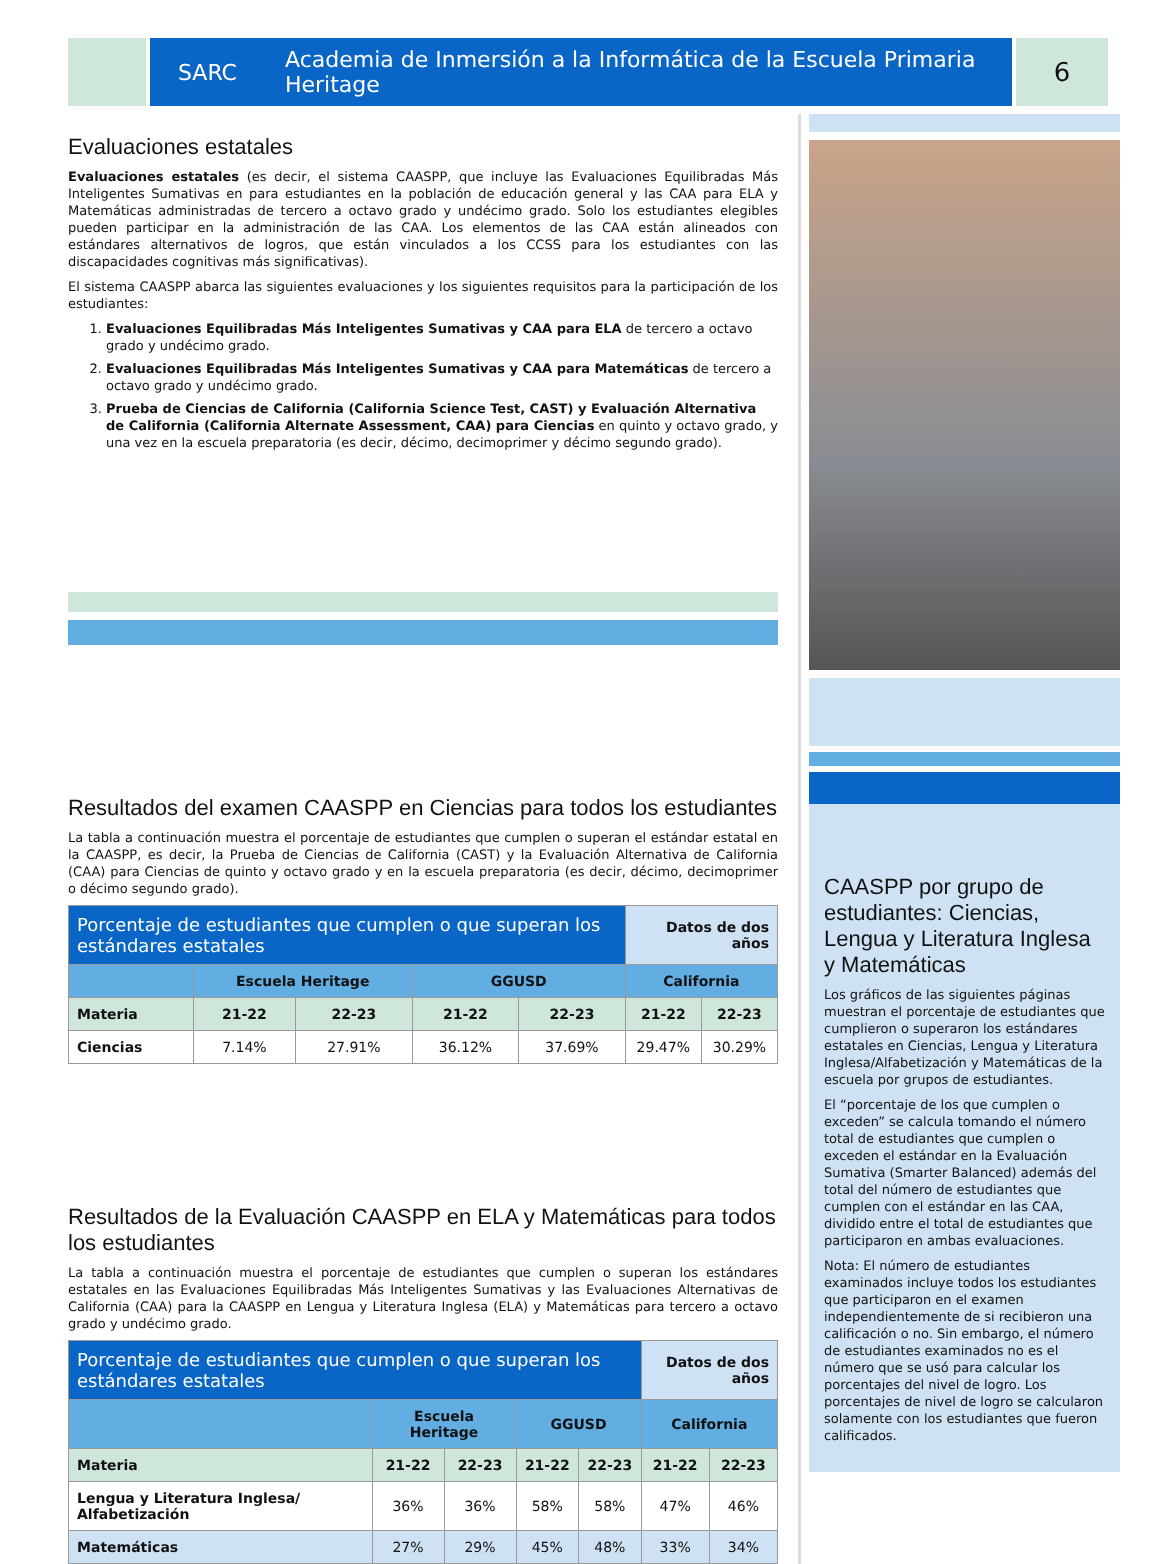SARC Academia de Inmersión a la Informática de la Escuela Primaria Heritage
6
Evaluaciones estatales
Evaluaciones estatales (es decir, el sistema CAASPP, que incluye las Evaluaciones Equilibradas Más Inteligentes Sumativas en para estudiantes en la población de educación general y las CAA para ELA y Matemáticas administradas de tercero a octavo grado y undécimo grado. Solo los estudiantes elegibles pueden participar en la administración de las CAA. Los elementos de las CAA están alineados con estándares alternativos de logros, que están vinculados a los CCSS para los estudiantes con las discapacidades cognitivas más significativas).
El sistema CAASPP abarca las siguientes evaluaciones y los siguientes requisitos para la participación de los estudiantes:
1. Evaluaciones Equilibradas Más Inteligentes Sumativas y CAA para ELA de tercero a octavo grado y undécimo grado.
2. Evaluaciones Equilibradas Más Inteligentes Sumativas y CAA para Matemáticas de tercero a octavo grado y undécimo grado.
3. Prueba de Ciencias de California (California Science Test, CAST) y Evaluación Alternativa de California (California Alternate Assessment, CAA) para Ciencias en quinto y octavo grado, y una vez en la escuela preparatoria (es decir, décimo, decimoprimer y décimo segundo grado).
Resultados del examen CAASPP en Ciencias para todos los estudiantes
La tabla a continuación muestra el porcentaje de estudiantes que cumplen o superan el estándar estatal en la CAASPP, es decir, la Prueba de Ciencias de California (CAST) y la Evaluación Alternativa de California (CAA) para Ciencias de quinto y octavo grado y en la escuela preparatoria (es decir, décimo, decimoprimer o décimo segundo grado).
| Porcentaje de estudiantes que cumplen o que superan los estándares estatales | | | | | Datos de dos años | |
| --- | --- | --- | --- | --- | --- | --- |
| | Escuela Heritage | | GGUSD | | California | |
| Materia | 21-22 | 22-23 | 21-22 | 22-23 | 21-22 | 22-23 |
| Ciencias | 7.14% | 27.91% | 36.12% | 37.69% | 29.47% | 30.29% |
Resultados de la Evaluación CAASPP en ELA y Matemáticas para todos los estudiantes
La tabla a continuación muestra el porcentaje de estudiantes que cumplen o superan los estándares estatales en las Evaluaciones Equilibradas Más Inteligentes Sumativas y las Evaluaciones Alternativas de California (CAA) para la CAASPP en Lengua y Literatura Inglesa (ELA) y Matemáticas para tercero a octavo grado y undécimo grado.
| Porcentaje de estudiantes que cumplen o que superan los estándares estatales | | | | | Datos de dos años | |
| --- | --- | --- | --- | --- | --- | --- |
| | Escuela Heritage | | GGUSD | | California | |
| Materia | 21-22 | 22-23 | 21-22 | 22-23 | 21-22 | 22-23 |
| Lengua y Literatura Inglesa/ Alfabetización | 36% | 36% | 58% | 58% | 47% | 46% |
| Matemáticas | 27% | 29% | 45% | 48% | 33% | 34% |
CAASPP por grupo de estudiantes: Ciencias, Lengua y Literatura Inglesa y Matemáticas
Los gráficos de las siguientes páginas muestran el porcentaje de estudiantes que cumplieron o superaron los estándares estatales en Ciencias, Lengua y Literatura Inglesa/Alfabetización y Matemáticas de la escuela por grupos de estudiantes.
El “porcentaje de los que cumplen o exceden” se calcula tomando el número total de estudiantes que cumplen o exceden el estándar en la Evaluación Sumativa (Smarter Balanced) además del total del número de estudiantes que cumplen con el estándar en las CAA, dividido entre el total de estudiantes que participaron en ambas evaluaciones.
Nota: El número de estudiantes examinados incluye todos los estudiantes que participaron en el examen independientemente de si recibieron una calificación o no. Sin embargo, el número de estudiantes examinados no es el número que se usó para calcular los porcentajes del nivel de logro. Los porcentajes de nivel de logro se calcularon solamente con los estudiantes que fueron calificados.